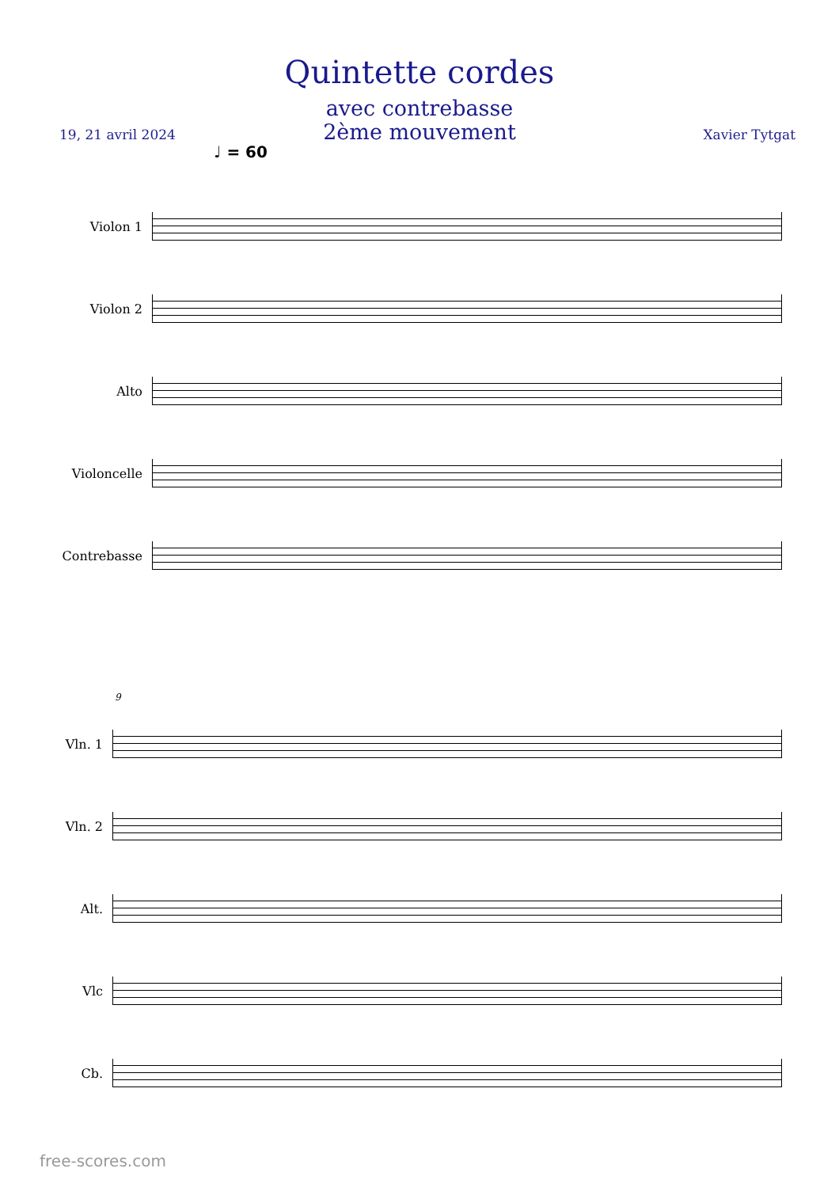Quintette cordes
avec contrebasse
2ème mouvement
19, 21 avril 2024 Xavier Tytgat
♩ = 60
Violon 1
Violon 2
Alto
Violoncelle
Contrebasse
9
Vln. 1
Vln. 2
Alt.
Vlc
Cb.
free-scores.com